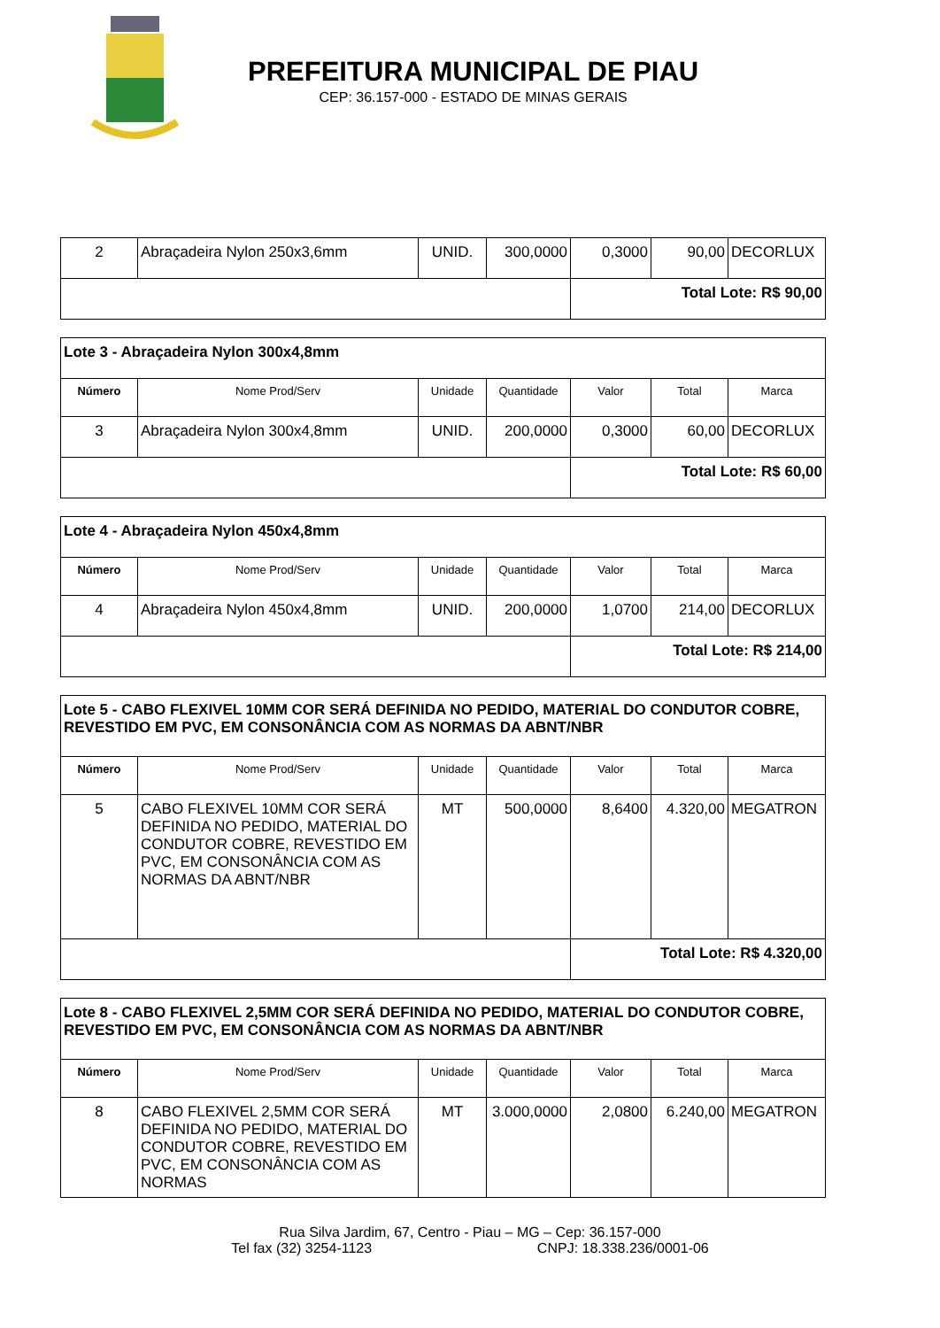PREFEITURA MUNICIPAL DE PIAU
CEP: 36.157-000 - ESTADO DE MINAS GERAIS
| 2 | Abraçadeira Nylon 250x3,6mm | UNID. | 300,0000 | 0,3000 | 90,00 | DECORLUX |
| | | | | Total Lote: R$ 90,00 | | |
| Lote 3 - Abraçadeira Nylon 300x4,8mm | | | | | | |
| Número | Nome Prod/Serv | Unidade | Quantidade | Valor | Total | Marca |
| 3 | Abraçadeira Nylon 300x4,8mm | UNID. | 200,0000 | 0,3000 | 60,00 | DECORLUX |
| | | | | Total Lote: R$ 60,00 | | |
| Lote 4 - Abraçadeira Nylon 450x4,8mm | | | | | | |
| Número | Nome Prod/Serv | Unidade | Quantidade | Valor | Total | Marca |
| 4 | Abraçadeira Nylon 450x4,8mm | UNID. | 200,0000 | 1,0700 | 214,00 | DECORLUX |
| | | | | Total Lote: R$ 214,00 | | |
| Lote 5 - CABO FLEXIVEL 10MM COR SERÁ DEFINIDA NO PEDIDO, MATERIAL DO CONDUTOR COBRE, REVESTIDO EM PVC, EM CONSONÂNCIA COM AS NORMAS DA ABNT/NBR | | | | | | |
| Número | Nome Prod/Serv | Unidade | Quantidade | Valor | Total | Marca |
| 5 | CABO FLEXIVEL 10MM COR SERÁ DEFINIDA NO PEDIDO, MATERIAL DO CONDUTOR COBRE, REVESTIDO EM PVC, EM CONSONÂNCIA COM AS NORMAS DA ABNT/NBR | MT | 500,0000 | 8,6400 | 4.320,00 | MEGATRON |
| | | | | Total Lote: R$ 4.320,00 | | |
| Lote 8 - CABO FLEXIVEL 2,5MM COR SERÁ DEFINIDA NO PEDIDO, MATERIAL DO CONDUTOR COBRE, REVESTIDO EM PVC, EM CONSONÂNCIA COM AS NORMAS DA ABNT/NBR | | | | | | |
| Número | Nome Prod/Serv | Unidade | Quantidade | Valor | Total | Marca |
| 8 | CABO FLEXIVEL 2,5MM COR SERÁ DEFINIDA NO PEDIDO, MATERIAL DO CONDUTOR COBRE, REVESTIDO EM PVC, EM CONSONÂNCIA COM AS NORMAS | MT | 3.000,0000 | 2,0800 | 6.240,00 | MEGATRON |
Rua Silva Jardim, 67, Centro - Piau – MG – Cep: 36.157-000
Tel fax (32) 3254-1123 CNPJ: 18.338.236/0001-06